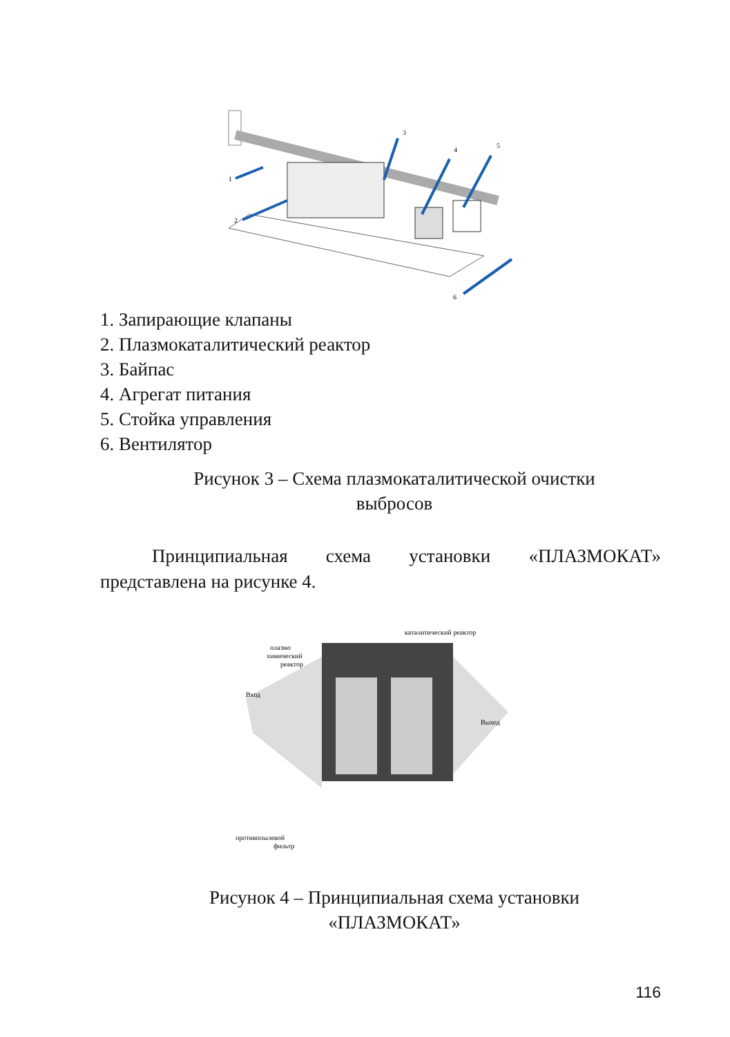1
2
3
4
5
6
1. Запирающие клапаны
2. Плазмокаталитический реактор
3. Байпас
4. Агрегат питания
5. Стойка управления
6. Вентилятор
Рисунок 3 – Схема плазмокаталитической очистки
выбросов
Принципиальная схема установки «ПЛАЗМОКАТ» представлена на рисунке 4.
каталитический реактор
плазмо
химический
реактор
Вход
Выход
противопылевой
фильтр
Рисунок 4 – Принципиальная схема установки
«ПЛАЗМОКАТ»
116